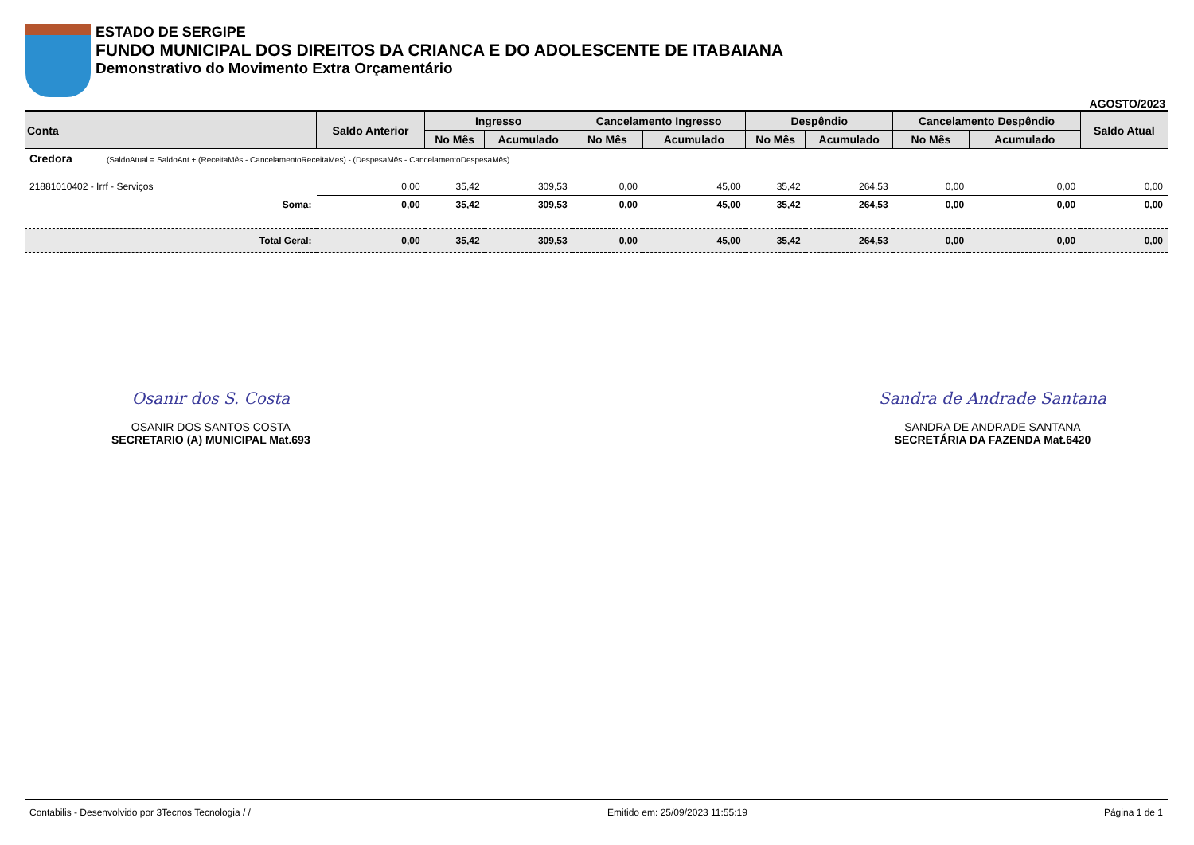ESTADO DE SERGIPE
FUNDO MUNICIPAL DOS DIREITOS DA CRIANCA E DO ADOLESCENTE DE ITABAIANA
Demonstrativo do Movimento Extra Orçamentário
AGOSTO/2023
| Conta | Saldo Anterior | Ingresso | | Cancelamento Ingresso | | Despêndio | | Cancelamento Despêndio | | Saldo Atual |
| --- | --- | --- | --- | --- | --- | --- | --- | --- | --- | --- |
| | | No Mês | Acumulado | No Mês | Acumulado | No Mês | Acumulado | No Mês | Acumulado | |
| Credora (SaldoAtual = SaldoAnt + (ReceitaMês - CancelamentoReceitaMes) - (DespesaMês - CancelamentoDespesaMês) | | | | | | | | | | |
| 21881010402 - Irrf - Serviços | 0,00 | 35,42 | 309,53 | 0,00 | 45,00 | 35,42 | 264,53 | 0,00 | 0,00 | 0,00 |
| Soma: | 0,00 | 35,42 | 309,53 | 0,00 | 45,00 | 35,42 | 264,53 | 0,00 | 0,00 | 0,00 |
| Total Geral: | 0,00 | 35,42 | 309,53 | 0,00 | 45,00 | 35,42 | 264,53 | 0,00 | 0,00 | 0,00 |
Osanir dos S. Costa
OSANIR DOS SANTOS COSTA
SECRETARIO (A) MUNICIPAL Mat.693
Sandra de Andrade Santana
SANDRA DE ANDRADE SANTANA
SECRETÁRIA DA FAZENDA Mat.6420
Contabilis - Desenvolvido por 3Tecnos Tecnologia / / Emitido em: 25/09/2023 11:55:19 Página 1 de 1